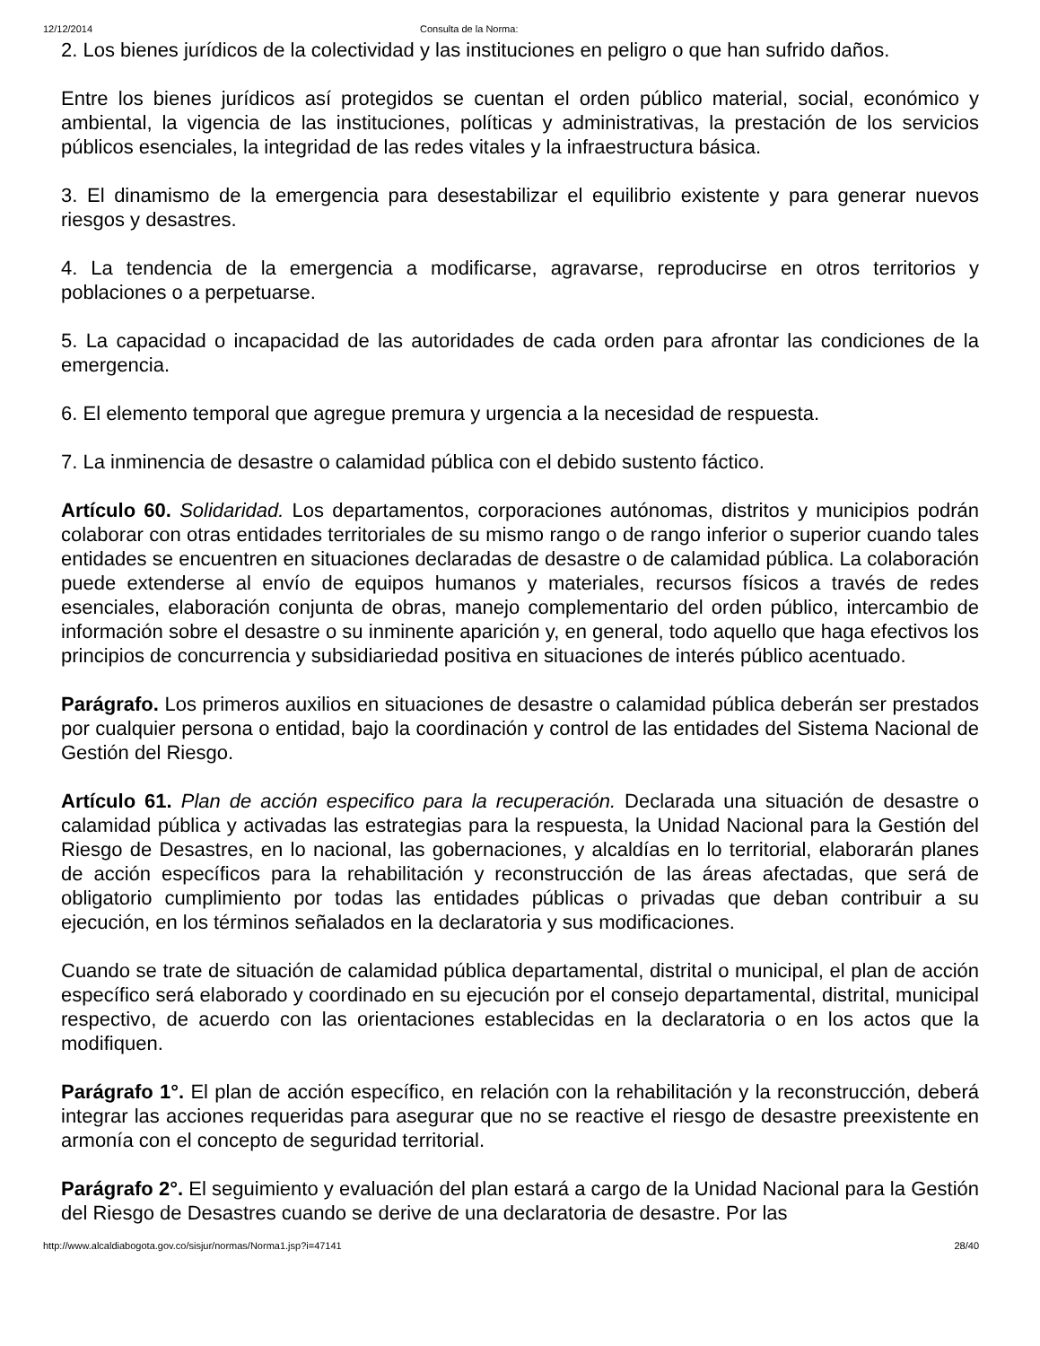12/12/2014 Consulta de la Norma:
2. Los bienes jurídicos de la colectividad y las instituciones en peligro o que han sufrido daños.
Entre los bienes jurídicos así protegidos se cuentan el orden público material, social, económico y ambiental, la vigencia de las instituciones, políticas y administrativas, la prestación de los servicios públicos esenciales, la integridad de las redes vitales y la infraestructura básica.
3. El dinamismo de la emergencia para desestabilizar el equilibrio existente y para generar nuevos riesgos y desastres.
4. La tendencia de la emergencia a modificarse, agravarse, reproducirse en otros territorios y poblaciones o a perpetuarse.
5. La capacidad o incapacidad de las autoridades de cada orden para afrontar las condiciones de la emergencia.
6. El elemento temporal que agregue premura y urgencia a la necesidad de respuesta.
7. La inminencia de desastre o calamidad pública con el debido sustento fáctico.
Artículo 60. Solidaridad. Los departamentos, corporaciones autónomas, distritos y municipios podrán colaborar con otras entidades territoriales de su mismo rango o de rango inferior o superior cuando tales entidades se encuentren en situaciones declaradas de desastre o de calamidad pública. La colaboración puede extenderse al envío de equipos humanos y materiales, recursos físicos a través de redes esenciales, elaboración conjunta de obras, manejo complementario del orden público, intercambio de información sobre el desastre o su inminente aparición y, en general, todo aquello que haga efectivos los principios de concurrencia y subsidiariedad positiva en situaciones de interés público acentuado.
Parágrafo. Los primeros auxilios en situaciones de desastre o calamidad pública deberán ser prestados por cualquier persona o entidad, bajo la coordinación y control de las entidades del Sistema Nacional de Gestión del Riesgo.
Artículo 61. Plan de acción especifico para la recuperación. Declarada una situación de desastre o calamidad pública y activadas las estrategias para la respuesta, la Unidad Nacional para la Gestión del Riesgo de Desastres, en lo nacional, las gobernaciones, y alcaldías en lo territorial, elaborarán planes de acción específicos para la rehabilitación y reconstrucción de las áreas afectadas, que será de obligatorio cumplimiento por todas las entidades públicas o privadas que deban contribuir a su ejecución, en los términos señalados en la declaratoria y sus modificaciones.
Cuando se trate de situación de calamidad pública departamental, distrital o municipal, el plan de acción específico será elaborado y coordinado en su ejecución por el consejo departamental, distrital, municipal respectivo, de acuerdo con las orientaciones establecidas en la declaratoria o en los actos que la modifiquen.
Parágrafo 1°. El plan de acción específico, en relación con la rehabilitación y la reconstrucción, deberá integrar las acciones requeridas para asegurar que no se reactive el riesgo de desastre preexistente en armonía con el concepto de seguridad territorial.
Parágrafo 2°. El seguimiento y evaluación del plan estará a cargo de la Unidad Nacional para la Gestión del Riesgo de Desastres cuando se derive de una declaratoria de desastre. Por las
http://www.alcaldiabogota.gov.co/sisjur/normas/Norma1.jsp?i=47141 28/40